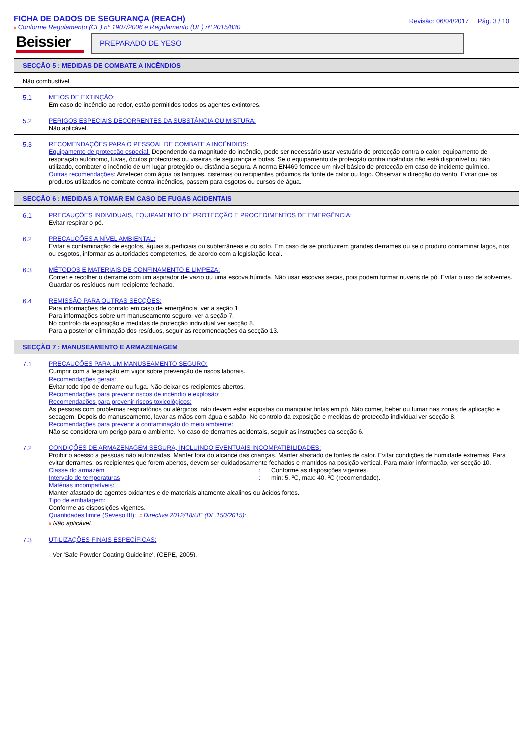FICHA DE DADOS DE SEGURANÇA (REACH)
# Conforme Regulamento (CE) nº 1907/2006 e Regulamento (UE) nº 2015/830
Revisão: 06/04/2017 Pág. 3 / 10
Beissier
PREPARADO DE YESO
SECÇÃO 5 : MEDIDAS DE COMBATE A INCÊNDIOS
Não combustível.
5.1
MEIOS DE EXTINÇÃO:
Em caso de incêndio ao redor, estão permitidos todos os agentes extintores.
5.2
PERIGOS ESPECIAIS DECORRENTES DA SUBSTÂNCIA OU MISTURA:
Não aplicável.
5.3
RECOMENDAÇÕES PARA O PESSOAL DE COMBATE A INCÊNDIOS:
Equipamento de protecção especial: Dependendo da magnitude do incêndio, pode ser necessário usar vestuário de protecção contra o calor, equipamento de respiração autónomo, luvas, óculos protectores ou viseiras de segurança e botas. Se o equipamento de protecção contra incêndios não está disponível ou não utilizado, combater o incêndio de um lugar protegido ou distância segura. A norma EN469 fornece um nivel básico de protecção em caso de incidente químico.
Outras recomendações: Arrefecer com água os tanques, cisternas ou recipientes próximos da fonte de calor ou fogo. Observar a direcção do vento. Evitar que os produtos utilizados no combate contra-incêndios, passem para esgotos ou cursos de água.
SECÇÃO 6 : MEDIDAS A TOMAR EM CASO DE FUGAS ACIDENTAIS
6.1
PRECAUÇÕES INDIVIDUAIS, EQUIPAMENTO DE PROTECÇÃO E PROCEDIMENTOS DE EMERGÊNCIA:
Evitar respirar o pó.
6.2
PRECAUÇÕES A NÍVEL AMBIENTAL:
Evitar a contaminação de esgotos, águas superficiais ou subterrâneas e do solo. Em caso de se produzirem grandes derrames ou se o produto contaminar lagos, rios ou esgotos, informar as autoridades competentes, de acordo com a legislação local.
6.3
MÉTODOS E MATERIAIS DE CONFINAMENTO E LIMPEZA:
Conter e recolher o derrame com um aspirador de vazio ou uma escova húmida. Não usar escovas secas, pois podem formar nuvens de pó. Evitar o uso de solventes. Guardar os resíduos num recipiente fechado.
6.4
REMISSÃO PARA OUTRAS SECÇÕES:
Para informações de contato em caso de emergência, ver a seção 1.
Para informações sobre um manuseamento seguro, ver a seção 7.
No controlo da exposição e medidas de protecção individual ver secção 8.
Para a posterior eliminação dos resíduos, seguir as recomendações da secção 13.
SECÇÃO 7 : MANUSEAMENTO E ARMAZENAGEM
7.1
PRECAUÇÕES PARA UM MANUSEAMENTO SEGURO:
Cumprir com a legislação em vigor sobre prevenção de riscos laborais.
Recomendações gerais:
Evitar todo tipo de derrame ou fuga. Não deixar os recipientes abertos.
Recomendações para prevenir riscos de incêndio e explosão:
Recomendações para prevenir riscos toxicológicos:
As pessoas com problemas respiratórios ou alérgicos, não devem estar expostas ou manipular tintas em pó. Não comer, beber ou fumar nas zonas de aplicação e secagem. Depois do manuseamento, lavar as mãos com água e sabão. No controlo da exposição e medidas de protecção individual ver secção 8.
Recomendações para prevenir a contaminação do meio ambiente:
Não se considera um perigo para o ambiente. No caso de derrames acidentais, seguir as instruções da secção 6.
7.2
CONDIÇÕES DE ARMAZENAGEM SEGURA, INCLUINDO EVENTUAIS INCOMPATIBILIDADES:
Proibir o acesso a pessoas não autorizadas. Manter fora do alcance das crianças. Manter afastado de fontes de calor. Evitar condições de humidade extremas. Para evitar derrames, os recipientes que forem abertos, devem ser cuidadosamente fechados e mantidos na posição vertical. Para maior informação, ver secção 10.
Classe do armazém: Conforme as disposições vigentes.
Intervalo de temperaturas: min: 5. ºC, max: 40. ºC (recomendado).
Matérias incompatíveis:
Manter afastado de agentes oxidantes e de materiais altamente alcalinos ou ácidos fortes.
Tipo de embalagem:
Conforme as disposições vigentes.
Quantidades limite (Seveso III): # Directiva 2012/18/UE (DL.150/2015):
# Não aplicável.
7.3
UTILIZAÇÕES FINAIS ESPECÍFICAS:
· Ver 'Safe Powder Coating Guideline', (CEPE, 2005).